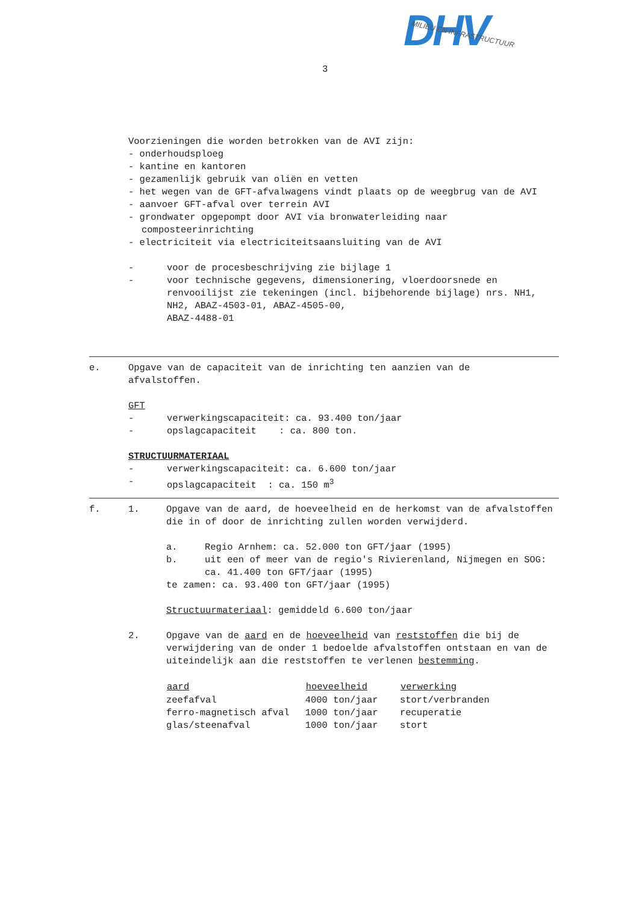3
DHV
MILIEU EN INFRASTRUCTUUR
Voorzieningen die worden betrokken van de AVI zijn:
- onderhoudsploeg
- kantine en kantoren
- gezamenlijk gebruik van oliën en vetten
- het wegen van de GFT-afvalwagens vindt plaats op de weegbrug van de AVI
- aanvoer GFT-afval over terrein AVI
- grondwater opgepompt door AVI via bronwaterleiding naar composteerinrichting
- electriciteit via electriciteitsaansluiting van de AVI
- voor de procesbeschrijving zie bijlage 1
- voor technische gegevens, dimensionering, vloerdoorsnede en renvooilijst zie tekeningen (incl. bijbehorende bijlage) nrs. NH1, NH2, ABAZ-4503-01, ABAZ-4505-00,
ABAZ-4488-01
e. Opgave van de capaciteit van de inrichting ten aanzien van de afvalstoffen.
GFT
- verwerkingscapaciteit: ca. 93.400 ton/jaar
- opslagcapaciteit : ca. 800 ton.
STRUCTUURMATERIAAL
- verwerkingscapaciteit: ca. 6.600 ton/jaar
- opslagcapaciteit : ca. 150 m<sup>3</sup>
f. 1. Opgave van de aard, de hoeveelheid en de herkomst van de afvalstoffen die in of door de inrichting zullen worden verwijderd.
a. Regio Arnhem: ca. 52.000 ton GFT/jaar (1995)
b. uit een of meer van de regio's Rivierenland, Nijmegen en SOG: ca. 41.400 ton GFT/jaar (1995)
te zamen: ca. 93.400 ton GFT/jaar (1995)
Structuurmateriaal: gemiddeld 6.600 ton/jaar
2. Opgave van de aard en de hoeveelheid van reststoffen die bij de verwijdering van de onder 1 bedoelde afvalstoffen ontstaan en van de uiteindelijk aan die reststoffen te verlenen bestemming.
| aard | hoeveelheid | verwerking |
| --- | --- | --- |
| zeefafval | 4000 ton/jaar | stort/verbranden |
| ferro-magnetisch afval | 1000 ton/jaar | recuperatie |
| glas/steenafval | 1000 ton/jaar | stort |